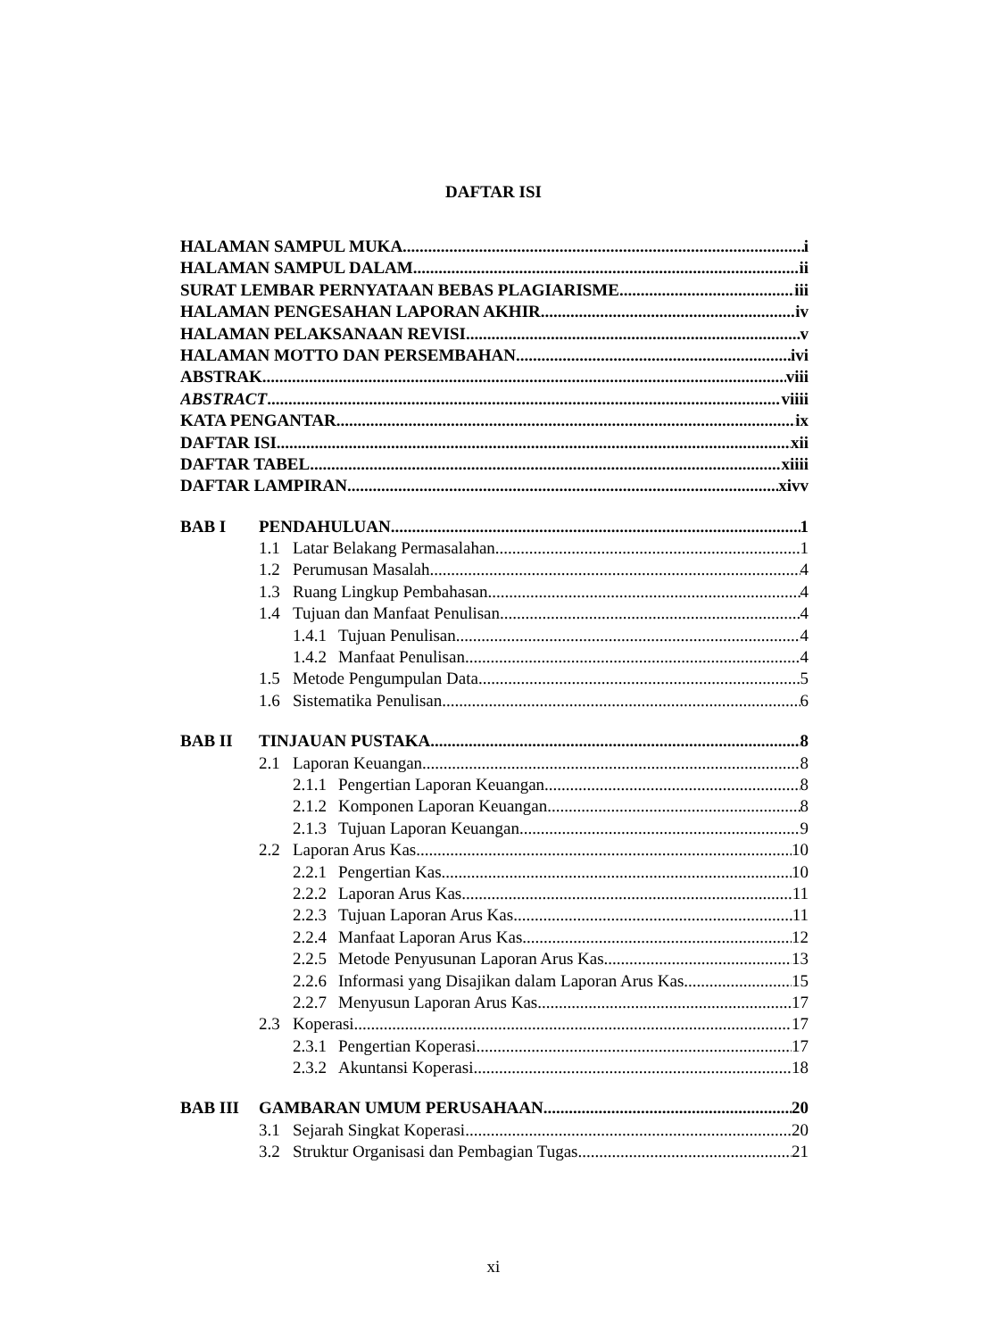DAFTAR ISI
HALAMAN SAMPUL MUKA i
HALAMAN SAMPUL DALAM ii
SURAT LEMBAR PERNYATAAN BEBAS PLAGIARISME iii
HALAMAN PENGESAHAN LAPORAN AKHIR iv
HALAMAN PELAKSANAAN REVISI v
HALAMAN MOTTO DAN PERSEMBAHAN ivi
ABSTRAK viii
ABSTRACT viiii
KATA PENGANTAR ix
DAFTAR ISI xii
DAFTAR TABEL xiiii
DAFTAR LAMPIRAN xivv
BAB I PENDAHULUAN 1
1.1 Latar Belakang Permasalahan 1
1.2 Perumusan Masalah 4
1.3 Ruang Lingkup Pembahasan 4
1.4 Tujuan dan Manfaat Penulisan 4
1.4.1 Tujuan Penulisan 4
1.4.2 Manfaat Penulisan 4
1.5 Metode Pengumpulan Data 5
1.6 Sistematika Penulisan 6
BAB II TINJAUAN PUSTAKA 8
2.1 Laporan Keuangan 8
2.1.1 Pengertian Laporan Keuangan 8
2.1.2 Komponen Laporan Keuangan 8
2.1.3 Tujuan Laporan Keuangan 9
2.2 Laporan Arus Kas 10
2.2.1 Pengertian Kas 10
2.2.2 Laporan Arus Kas 11
2.2.3 Tujuan Laporan Arus Kas 11
2.2.4 Manfaat Laporan Arus Kas 12
2.2.5 Metode Penyusunan Laporan Arus Kas 13
2.2.6 Informasi yang Disajikan dalam Laporan Arus Kas 15
2.2.7 Menyusun Laporan Arus Kas 17
2.3 Koperasi 17
2.3.1 Pengertian Koperasi 17
2.3.2 Akuntansi Koperasi 18
BAB III GAMBARAN UMUM PERUSAHAAN 20
3.1 Sejarah Singkat Koperasi 20
3.2 Struktur Organisasi dan Pembagian Tugas 21
xi